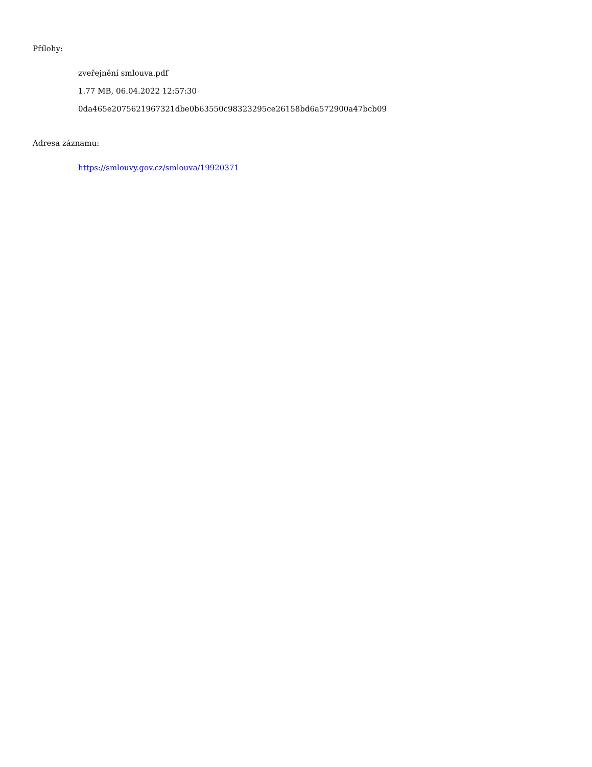Přílohy:
zveřejnění smlouva.pdf
1.77 MB, 06.04.2022 12:57:30
0da465e2075621967321dbe0b63550c98323295ce26158bd6a572900a47bcb09
Adresa záznamu:
https://smlouvy.gov.cz/smlouva/19920371